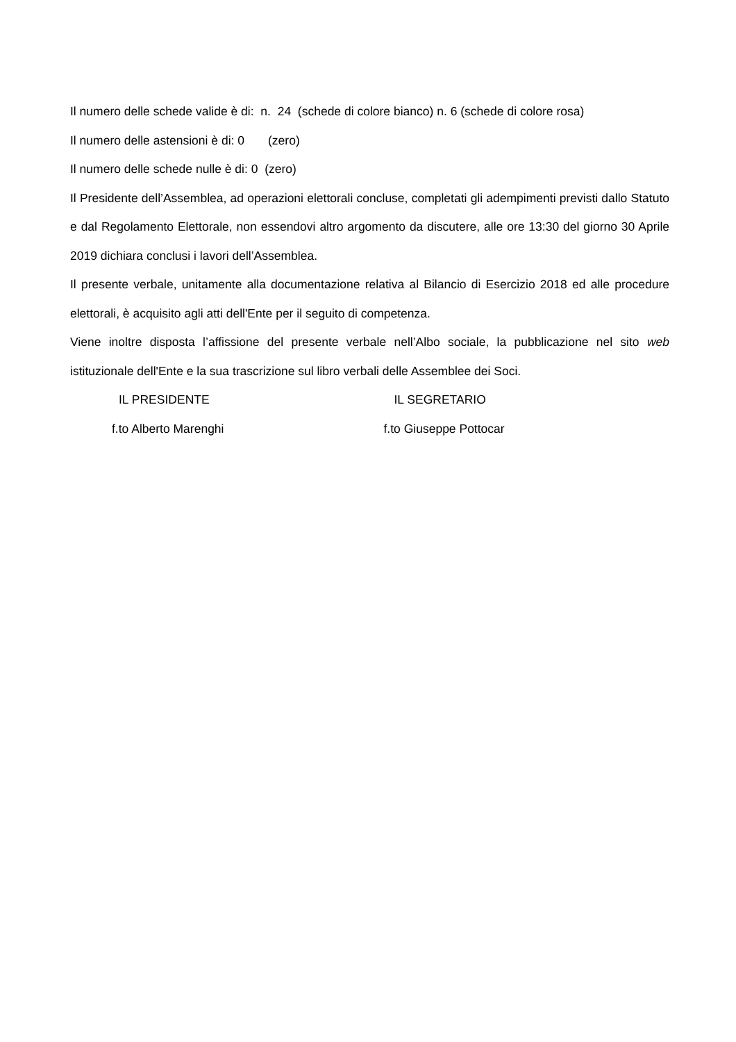Il numero delle schede valide è di: n. 24 (schede di colore bianco) n. 6 (schede di colore rosa)
Il numero delle astensioni è di: 0 (zero)
Il numero delle schede nulle è di: 0 (zero)
Il Presidente dell’Assemblea, ad operazioni elettorali concluse, completati gli adempimenti previsti dallo Statuto e dal Regolamento Elettorale, non essendovi altro argomento da discutere, alle ore 13:30 del giorno 30 Aprile 2019 dichiara conclusi i lavori dell’Assemblea.
Il presente verbale, unitamente alla documentazione relativa al Bilancio di Esercizio 2018 ed alle procedure elettorali, è acquisito agli atti dell'Ente per il seguito di competenza.
Viene inoltre disposta l’affissione del presente verbale nell’Albo sociale, la pubblicazione nel sito web istituzionale dell'Ente e la sua trascrizione sul libro verbali delle Assemblee dei Soci.
IL PRESIDENTE IL SEGRETARIO
f.to Alberto Marenghi f.to Giuseppe Pottocar